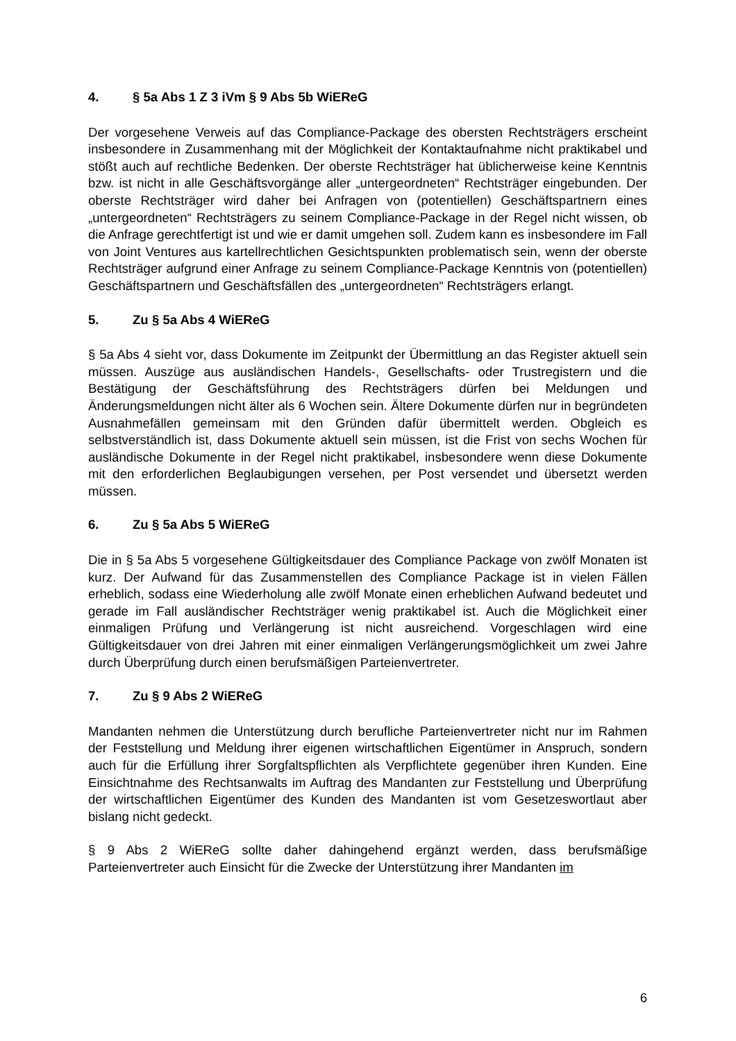4. § 5a Abs 1 Z 3 iVm § 9 Abs 5b WiEReG
Der vorgesehene Verweis auf das Compliance-Package des obersten Rechtsträgers erscheint insbesondere in Zusammenhang mit der Möglichkeit der Kontaktaufnahme nicht praktikabel und stößt auch auf rechtliche Bedenken. Der oberste Rechtsträger hat üblicherweise keine Kenntnis bzw. ist nicht in alle Geschäftsvorgänge aller „untergeordneten“ Rechtsträger eingebunden. Der oberste Rechtsträger wird daher bei Anfragen von (potentiellen) Geschäftspartnern eines „untergeordneten“ Rechtsträgers zu seinem Compliance-Package in der Regel nicht wissen, ob die Anfrage gerechtfertigt ist und wie er damit umgehen soll. Zudem kann es insbesondere im Fall von Joint Ventures aus kartellrechtlichen Gesichtspunkten problematisch sein, wenn der oberste Rechtsträger aufgrund einer Anfrage zu seinem Compliance-Package Kenntnis von (potentiellen) Geschäftspartnern und Geschäftsfällen des „untergeordneten“ Rechtsträgers erlangt.
5. Zu § 5a Abs 4 WiEReG
§ 5a Abs 4 sieht vor, dass Dokumente im Zeitpunkt der Übermittlung an das Register aktuell sein müssen. Auszüge aus ausländischen Handels-, Gesellschafts- oder Trustregistern und die Bestätigung der Geschäftsführung des Rechtsträgers dürfen bei Meldungen und Änderungsmeldungen nicht älter als 6 Wochen sein. Ältere Dokumente dürfen nur in begründeten Ausnahmefällen gemeinsam mit den Gründen dafür übermittelt werden. Obgleich es selbstverständlich ist, dass Dokumente aktuell sein müssen, ist die Frist von sechs Wochen für ausländische Dokumente in der Regel nicht praktikabel, insbesondere wenn diese Dokumente mit den erforderlichen Beglaubigungen versehen, per Post versendet und übersetzt werden müssen.
6. Zu § 5a Abs 5 WiEReG
Die in § 5a Abs 5 vorgesehene Gültigkeitsdauer des Compliance Package von zwölf Monaten ist kurz. Der Aufwand für das Zusammenstellen des Compliance Package ist in vielen Fällen erheblich, sodass eine Wiederholung alle zwölf Monate einen erheblichen Aufwand bedeutet und gerade im Fall ausländischer Rechtsträger wenig praktikabel ist. Auch die Möglichkeit einer einmaligen Prüfung und Verlängerung ist nicht ausreichend. Vorgeschlagen wird eine Gültigkeitsdauer von drei Jahren mit einer einmaligen Verlängerungsmöglichkeit um zwei Jahre durch Überprüfung durch einen berufsmäßigen Parteienvertreter.
7. Zu § 9 Abs 2 WiEReG
Mandanten nehmen die Unterstützung durch berufliche Parteienvertreter nicht nur im Rahmen der Feststellung und Meldung ihrer eigenen wirtschaftlichen Eigentümer in Anspruch, sondern auch für die Erfüllung ihrer Sorgfaltspflichten als Verpflichtete gegenüber ihren Kunden. Eine Einsichtnahme des Rechtsanwalts im Auftrag des Mandanten zur Feststellung und Überprüfung der wirtschaftlichen Eigentümer des Kunden des Mandanten ist vom Gesetzeswortlaut aber bislang nicht gedeckt.
§ 9 Abs 2 WiEReG sollte daher dahingehend ergänzt werden, dass berufsmäßige Parteienvertreter auch Einsicht für die Zwecke der Unterstützung ihrer Mandanten im
6